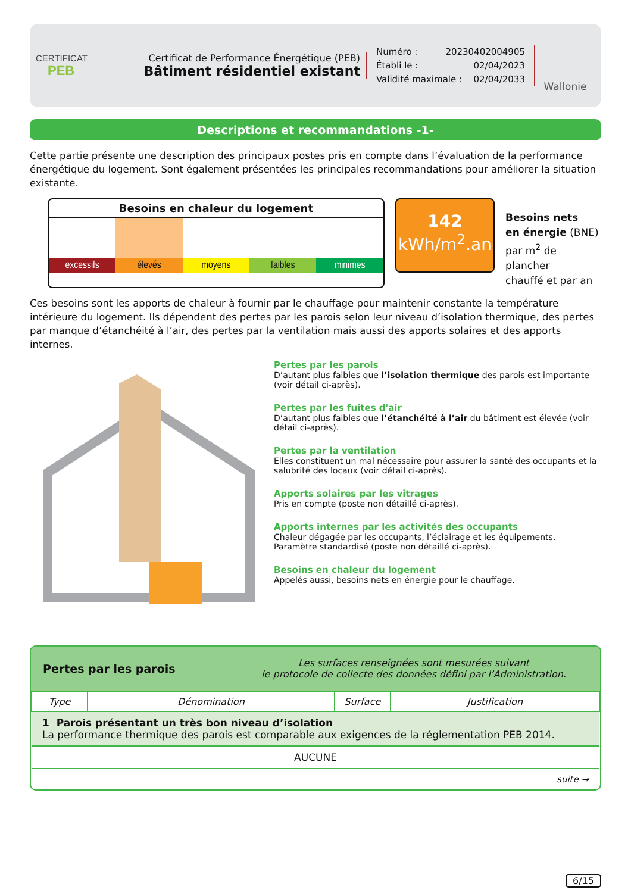CERTIFICAT
PEB
Certificat de Performance Énergétique (PEB)
Bâtiment résidentiel existant
Numéro : 20230402004905
Établi le : 02/04/2023
Validité maximale : 02/04/2033
Wallonie
Descriptions et recommandations -1-
Cette partie présente une description des principaux postes pris en compte dans l’évaluation de la performance énergétique du logement. Sont également présentées les principales recommandations pour améliorer la situation existante.
Besoins en chaleur du logement
excessifs élevés moyens faibles minimes
142
kWh/m<sup>2</sup>.an
Besoins nets
en énergie (BNE)
par m<sup>2</sup> de plancher
chauffé et par an
Ces besoins sont les apports de chaleur à fournir par le chauffage pour maintenir constante la température intérieure du logement. Ils dépendent des pertes par les parois selon leur niveau d’isolation thermique, des pertes par manque d’étanchéité à l’air, des pertes par la ventilation mais aussi des apports solaires et des apports internes.
Pertes par les parois
D’autant plus faibles que l’isolation thermique des parois est importante (voir détail ci-après).
Pertes par les fuites d'air
D’autant plus faibles que l’étanchéité à l’air du bâtiment est élevée (voir détail ci-après).
Pertes par la ventilation
Elles constituent un mal nécessaire pour assurer la santé des occupants et la salubrité des locaux (voir détail ci-après).
Apports solaires par les vitrages
Pris en compte (poste non détaillé ci-après).
Apports internes par les activités des occupants
Chaleur dégagée par les occupants, l’éclairage et les équipements.
Paramètre standardisé (poste non détaillé ci-après).
Besoins en chaleur du logement
Appelés aussi, besoins nets en énergie pour le chauffage.
Pertes par les parois
Les surfaces renseignées sont mesurées suivant
le protocole de collecte des données défini par l’Administration.
| Type | Dénomination | Surface | Justification |
| --- | --- | --- | --- |
| 1 Parois présentant un très bon niveau d’isolation La performance thermique des parois est comparable aux exigences de la réglementation PEB 2014. | | | |
| AUCUNE | | | |
| suite → | | | |
6/15